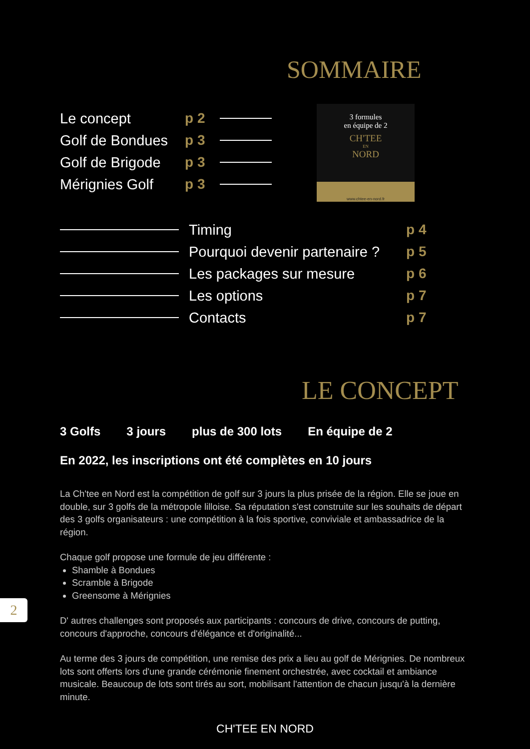SOMMAIRE
Le concept p 2
Golf de Bondues p 3
Golf de Brigode p 3
Mérignies Golf p 3
3 formules
en équipe de 2
CH'TEE
EN
NORD
www.chtee-en-nord.fr
Timing p 4
Pourquoi devenir partenaire ? p 5
Les packages sur mesure p 6
Les options p 7
Contacts p 7
LE CONCEPT
3 Golfs 3 jours plus de 300 lots En équipe de 2
En 2022, les inscriptions ont été complètes en 10 jours
La Ch'tee en Nord est la compétition de golf sur 3 jours la plus prisée de la région. Elle se joue en double, sur 3 golfs de la métropole lilloise. Sa réputation s'est construite sur les souhaits de départ des 3 golfs organisateurs : une compétition à la fois sportive, conviviale et ambassadrice de la région.
Chaque golf propose une formule de jeu différente :
Shamble à Bondues
Scramble à Brigode
Greensome à Mérignies
D' autres challenges sont proposés aux participants : concours de drive, concours de putting, concours d'approche, concours d'élégance et d'originalité...
Au terme des 3 jours de compétition, une remise des prix a lieu au golf de Mérignies. De nombreux lots sont offerts lors d'une grande cérémonie finement orchestrée, avec cocktail et ambiance musicale. Beaucoup de lots sont tirés au sort, mobilisant l'attention de chacun jusqu'à la dernière minute.
2
CH'TEE EN NORD